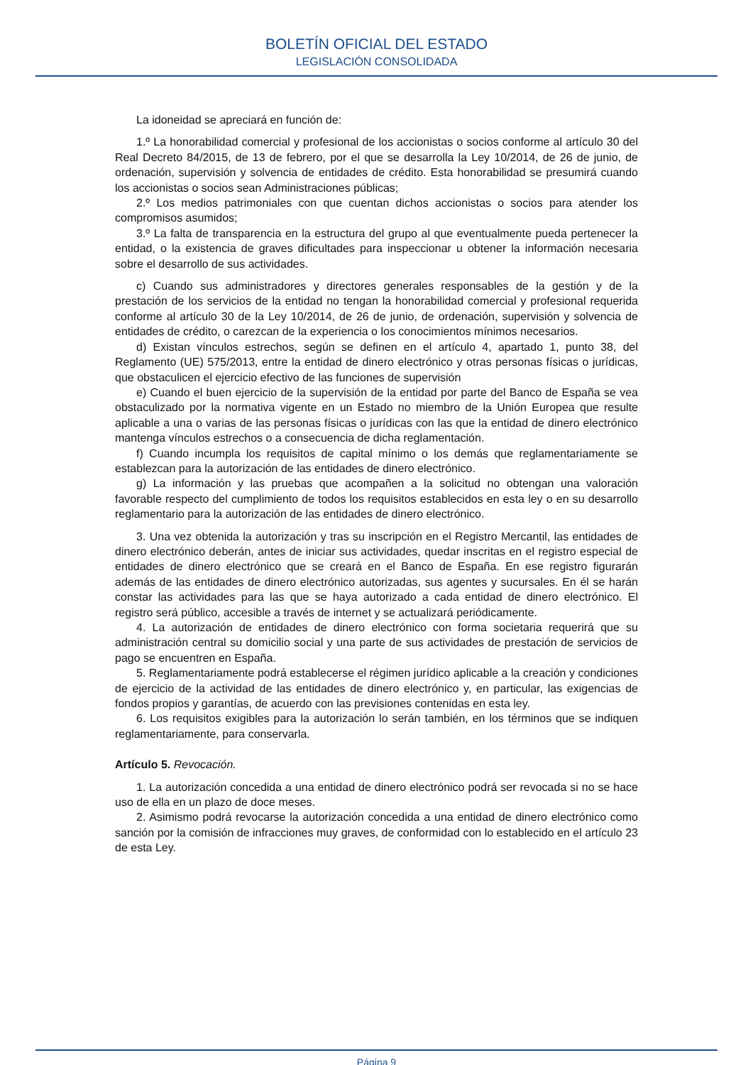BOLETÍN OFICIAL DEL ESTADO
LEGISLACIÓN CONSOLIDADA
La idoneidad se apreciará en función de:
1.º La honorabilidad comercial y profesional de los accionistas o socios conforme al artículo 30 del Real Decreto 84/2015, de 13 de febrero, por el que se desarrolla la Ley 10/2014, de 26 de junio, de ordenación, supervisión y solvencia de entidades de crédito. Esta honorabilidad se presumirá cuando los accionistas o socios sean Administraciones públicas;
2.º Los medios patrimoniales con que cuentan dichos accionistas o socios para atender los compromisos asumidos;
3.º La falta de transparencia en la estructura del grupo al que eventualmente pueda pertenecer la entidad, o la existencia de graves dificultades para inspeccionar u obtener la información necesaria sobre el desarrollo de sus actividades.
c) Cuando sus administradores y directores generales responsables de la gestión y de la prestación de los servicios de la entidad no tengan la honorabilidad comercial y profesional requerida conforme al artículo 30 de la Ley 10/2014, de 26 de junio, de ordenación, supervisión y solvencia de entidades de crédito, o carezcan de la experiencia o los conocimientos mínimos necesarios.
d) Existan vínculos estrechos, según se definen en el artículo 4, apartado 1, punto 38, del Reglamento (UE) 575/2013, entre la entidad de dinero electrónico y otras personas físicas o jurídicas, que obstaculicen el ejercicio efectivo de las funciones de supervisión
e) Cuando el buen ejercicio de la supervisión de la entidad por parte del Banco de España se vea obstaculizado por la normativa vigente en un Estado no miembro de la Unión Europea que resulte aplicable a una o varias de las personas físicas o jurídicas con las que la entidad de dinero electrónico mantenga vínculos estrechos o a consecuencia de dicha reglamentación.
f) Cuando incumpla los requisitos de capital mínimo o los demás que reglamentariamente se establezcan para la autorización de las entidades de dinero electrónico.
g) La información y las pruebas que acompañen a la solicitud no obtengan una valoración favorable respecto del cumplimiento de todos los requisitos establecidos en esta ley o en su desarrollo reglamentario para la autorización de las entidades de dinero electrónico.
3. Una vez obtenida la autorización y tras su inscripción en el Registro Mercantil, las entidades de dinero electrónico deberán, antes de iniciar sus actividades, quedar inscritas en el registro especial de entidades de dinero electrónico que se creará en el Banco de España. En ese registro figurarán además de las entidades de dinero electrónico autorizadas, sus agentes y sucursales. En él se harán constar las actividades para las que se haya autorizado a cada entidad de dinero electrónico. El registro será público, accesible a través de internet y se actualizará periódicamente.
4. La autorización de entidades de dinero electrónico con forma societaria requerirá que su administración central su domicilio social y una parte de sus actividades de prestación de servicios de pago se encuentren en España.
5. Reglamentariamente podrá establecerse el régimen jurídico aplicable a la creación y condiciones de ejercicio de la actividad de las entidades de dinero electrónico y, en particular, las exigencias de fondos propios y garantías, de acuerdo con las previsiones contenidas en esta ley.
6. Los requisitos exigibles para la autorización lo serán también, en los términos que se indiquen reglamentariamente, para conservarla.
Artículo 5. Revocación.
1. La autorización concedida a una entidad de dinero electrónico podrá ser revocada si no se hace uso de ella en un plazo de doce meses.
2. Asimismo podrá revocarse la autorización concedida a una entidad de dinero electrónico como sanción por la comisión de infracciones muy graves, de conformidad con lo establecido en el artículo 23 de esta Ley.
Página 9